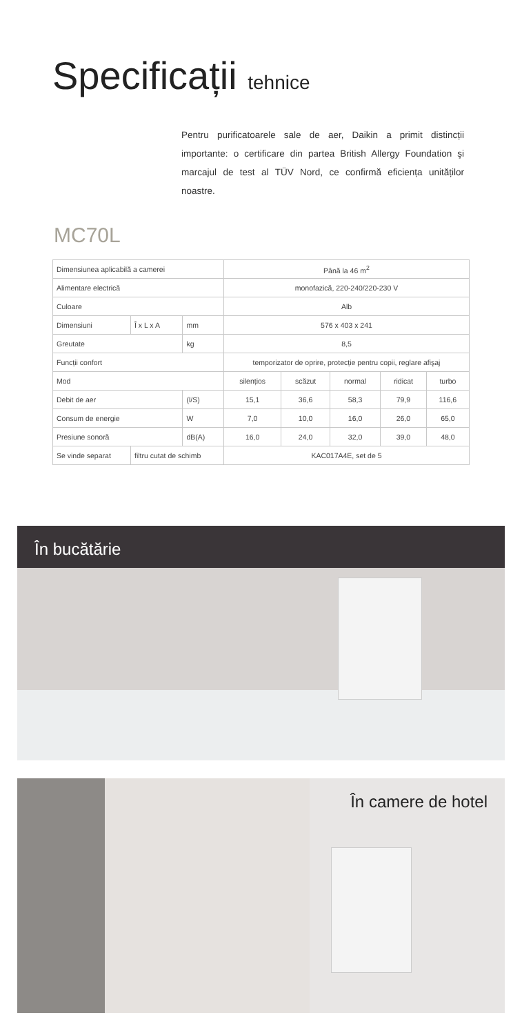Specificații tehnice
Pentru purificatoarele sale de aer, Daikin a primit distincții importante: o certificare din partea British Allergy Foundation şi marcajul de test al TÜV Nord, ce confirmă eficiența unităților noastre.
MC70L
| Dimensiunea aplicabilă a camerei | | | Până la 46 m<sup>2</sup> | | | | |
| Alimentare electrică | | | monofazică, 220-240/220-230 V | | | | |
| Culoare | | | Alb | | | | |
| Dimensiuni | Î x L x A | mm | 576 x 403 x 241 | | | | |
| Greutate | | kg | 8,5 | | | | |
| Funcții confort | | | temporizator de oprire, protecție pentru copii, reglare afişaj | | | | |
| Mod | | | silențios | scăzut | normal | ridicat | turbo |
| Debit de aer | | (l/S) | 15,1 | 36,6 | 58,3 | 79,9 | 116,6 |
| Consum de energie | | W | 7,0 | 10,0 | 16,0 | 26,0 | 65,0 |
| Presiune sonoră | | dB(A) | 16,0 | 24,0 | 32,0 | 39,0 | 48,0 |
| Se vinde separat | filtru cutat de schimb | | KAC017A4E, set de 5 | | | | |
În bucătărie
În camere de hotel